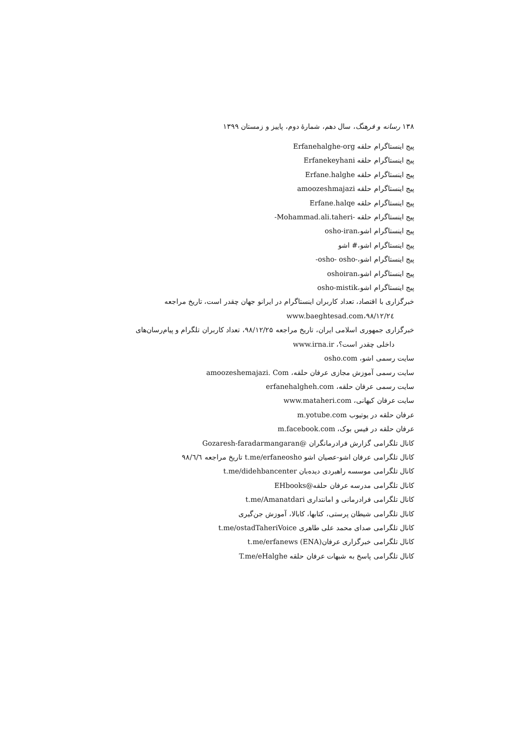۱۳۸ رسانه و فرهنگ، سال دهم، شمارهٔ دوم، پاییز و زمستان ۱۳۹۹
پیج اینستاگرام حلقه Erfanehalghe-org
پیج اینستاگرام حلقه Erfanekeyhani
پیج اینستاگرام حلقه Erfane.halghe
پیج اینستاگرام حلقه amoozeshmajazi
پیج اینستاگرام حلقه Erfane.halqe
پیج اینستاگرام حلقه -Mohammad.ali.taheri-
پیج اینستاگرام اشو،osho-iran
پیج اینستاگرام اشو،# اشو
پیج اینستاگرام اشو،-osho- osho-
پیج اینستاگرام اشو،oshoiran
پیج اینستاگرام اشو،osho-mistik
خبرگزاری با اقتصاد، تعداد کاربران اینستاگرام در ایرانو جهان چقدر است، تاریخ مراجعه
www.baeghtesad.com،۹۸/۱۲/۲٤
خبرگزاری جمهوری اسلامی ایران، تاریخ مراجعه ۹۸/۱۲/۲۵، تعداد کاربران تلگرام و پیام‌رسان‌های
داخلی چقدر است؟، www.irna.ir
سایت رسمی اشو، osho.com
سایت رسمی آموزش مجازی عرفان حلقه، amoozeshemajazi. Com
سایت رسمی عرفان حلقه، erfanehalgheh.com
سایت عرفان کیهانی، www.mataheri.com
عرفان حلقه در یوتیوب m.yotube.com
عرفان حلقه در فیس بوک، m.facebook.com
کانال تلگرامی گزارش فرادرمانگران @Gozaresh-faradarmangaran
کانال تلگرامی عرفان اشو-عصیان اشو t.me/erfaneosho تاریخ مراجعه ۹۸/٦/٦
کانال تلگرامی موسسه راهبردی دیده‌بان t.me/didehbancenter
کانال تلگرامی مدرسه عرفان حلقه@EHbooks
کانال تلگرامی فرادرمانی و امانتداری t.me/Amanatdari
کانال تلگرامی شیطان پرستی، کتابها، کابالا، آموزش جن‌گیری
کانال تلگرامی صدای محمد علی طاهری t.me/ostadTaheriVoice
کانال تلگرامی خبرگزاری عرفان(ENA) t.me/erfanews
کانال تلگرامی پاسخ به شبهات عرفان حلقه T.me/eHalghe